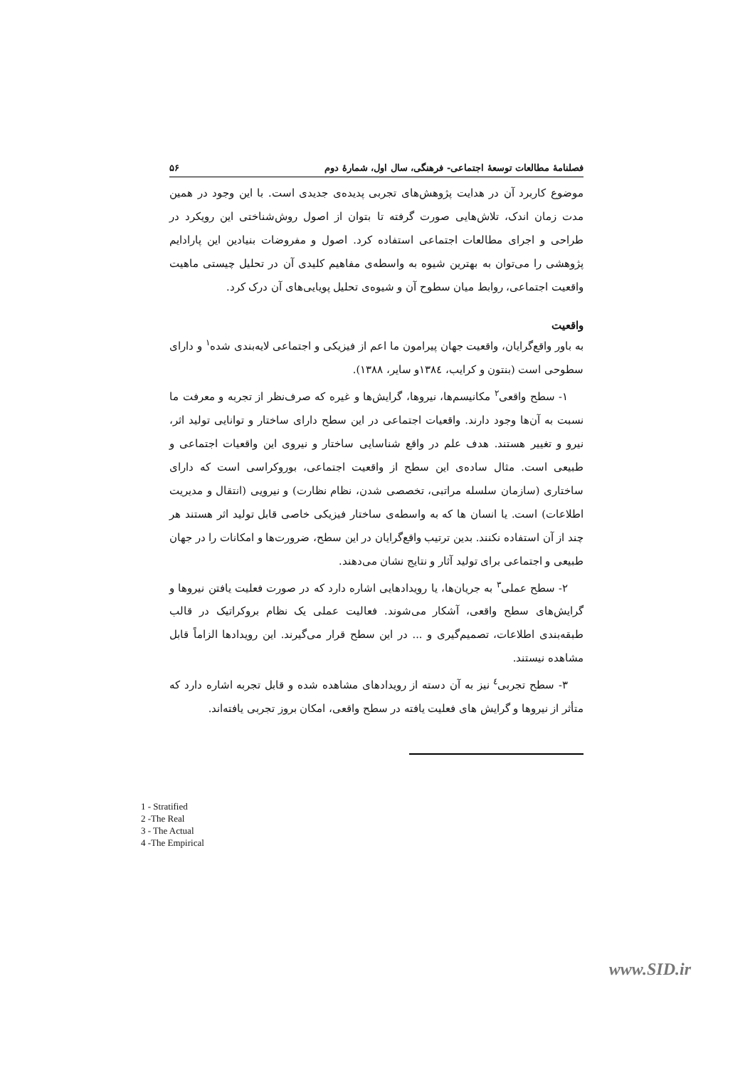فصلنامهٔ مطالعات توسعهٔ اجتماعی- فرهنگی، سال اول، شمارهٔ دوم ۵۶
موضوع کاربرد آن در هدایت پژوهش‌های تجربی پدیده‌ی جدیدی است. با این وجود در همین مدت زمان اندک، تلاش‌هایی صورت گرفته تا بتوان از اصول روش‌شناختی این رویکرد در طراحی و اجرای مطالعات اجتماعی استفاده کرد. اصول و مفروضات بنیادین این پارادایم پژوهشی را می‌توان به بهترین شیوه به واسطه‌ی مفاهیم کلیدی آن در تحلیل چیستی ماهیت واقعیت اجتماعی، روابط میان سطوح آن و شیوه‌ی تحلیل پویایی‌های آن درک کرد.
واقعیت
به باور واقع‌گرایان، واقعیت جهان پیرامون ما اعم از فیزیکی و اجتماعی لایه‌بندی شده<sup>۱</sup> و دارای سطوحی است (بنتون و کرایب، ۱۳۸٤و سایر، ۱۳۸۸).
۱- سطح واقعی<sup>۲</sup> مکانیسم‌ها، نیروها، گرایش‌ها و غیره که صرف‌نظر از تجربه و معرفت ما نسبت به آن‌ها وجود دارند. واقعیات اجتماعی در این سطح دارای ساختار و توانایی تولید اثر، نیرو و تغییر هستند. هدف علم در واقع شناسایی ساختار و نیروی این واقعیات اجتماعی و طبیعی است. مثال ساده‌ی این سطح از واقعیت اجتماعی، بوروکراسی است که دارای ساختاری (سازمان سلسله مراتبی، تخصصی شدن، نظام نظارت) و نیرویی (انتقال و مدیریت اطلاعات) است. یا انسان ها که به واسطه‌ی ساختار فیزیکی خاصی قابل تولید اثر هستند هر چند از آن استفاده نکنند. بدین ترتیب واقع‌گرایان در این سطح، ضرورت‌ها و امکانات را در جهان طبیعی و اجتماعی برای تولید آثار و نتایج نشان می‌دهند.
۲- سطح عملی<sup>۳</sup> به جریان‌ها، یا رویدادهایی اشاره دارد که در صورت فعلیت یافتن نیروها و گرایش‌های سطح واقعی، آشکار می‌شوند. فعالیت عملی یک نظام بروکراتیک در قالب طبقه‌بندی اطلاعات، تصمیم‌گیری و ... در این سطح قرار می‌گیرند. این رویدادها الزاماً قابل مشاهده نیستند.
۳- سطح تجربی<sup>٤</sup> نیز به آن دسته از رویدادهای مشاهده شده و قابل تجربه اشاره دارد که متأثر از نیروها و گرایش های فعلیت یافته در سطح واقعی، امکان بروز تجربی یافته‌اند.
1 - Stratified
2 -The Real
3 - The Actual
4 -The Empirical
www.SID.ir